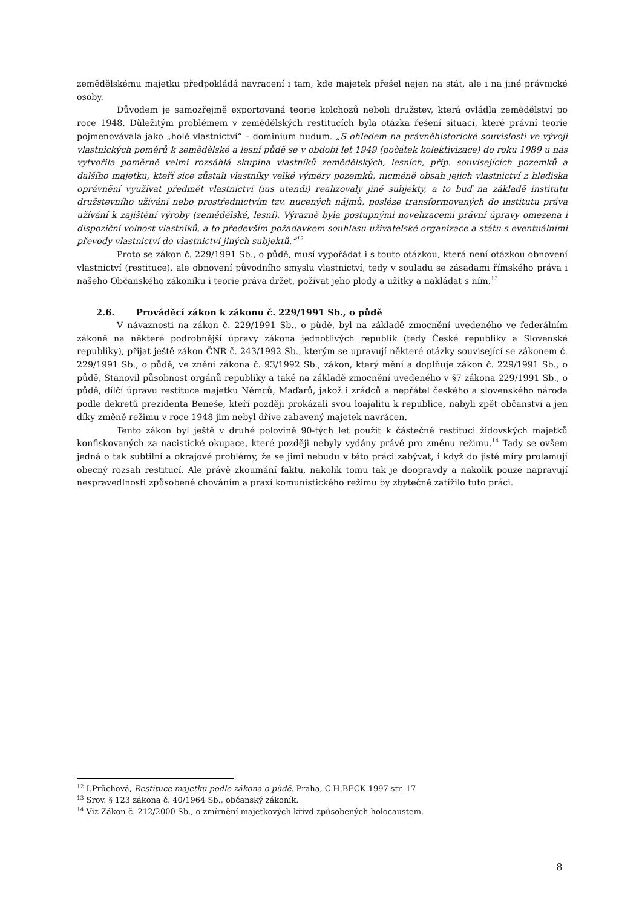zemědělskému majetku předpokládá navracení i tam, kde majetek přešel nejen na stát, ale i na jiné právnické osoby.
Důvodem je samozřejmě exportovaná teorie kolchozů neboli družstev, která ovládla zemědělství po roce 1948. Důležitým problémem v zemědělských restitucích byla otázka řešení situací, které právní teorie pojmenovávala jako „holé vlastnictví“ – dominium nudum. „S ohledem na právněhistorické souvislosti ve vývoji vlastnických poměrů k zemědělské a lesní půdě se v období let 1949 (počátek kolektivizace) do roku 1989 u nás vytvořila poměrně velmi rozsáhlá skupina vlastníků zemědělských, lesních, příp. souvisejících pozemků a dalšího majetku, kteří sice zůstali vlastníky velké výměry pozemků, nicméně obsah jejich vlastnictví z hlediska oprávnění využívat předmět vlastnictví (ius utendi) realizovaly jiné subjekty, a to buď na základě institutu družstevního užívání nebo prostřednictvím tzv. nucených nájmů, posléze transformovaných do institutu práva užívání k zajištění výroby (zemědělské, lesní). Výrazně byla postupnými novelizacemi právní úpravy omezena i dispoziční volnost vlastníků, a to především požadavkem souhlasu uživatelské organizace a státu s eventuálními převody vlastnictví do vlastnictví jiných subjektů.“<sup>12</sup>
Proto se zákon č. 229/1991 Sb., o půdě, musí vypořádat i s touto otázkou, která není otázkou obnovení vlastnictví (restituce), ale obnovení původního smyslu vlastnictví, tedy v souladu se zásadami římského práva i našeho Občanského zákoníku i teorie práva držet, požívat jeho plody a užitky a nakládat s ním.<sup>13</sup>
2.6. Prováděcí zákon k zákonu č. 229/1991 Sb., o půdě
V návaznosti na zákon č. 229/1991 Sb., o půdě, byl na základě zmocnění uvedeného ve federálním zákoně na některé podrobnější úpravy zákona jednotlivých republik (tedy České republiky a Slovenské republiky), přijat ještě zákon ČNR č. 243/1992 Sb., kterým se upravují některé otázky související se zákonem č. 229/1991 Sb., o půdě, ve znění zákona č. 93/1992 Sb., zákon, který mění a doplňuje zákon č. 229/1991 Sb., o půdě, Stanovil působnost orgánů republiky a také na základě zmocnění uvedeného v §7 zákona 229/1991 Sb., o půdě, dílčí úpravu restituce majetku Němců, Maďarů, jakož i zrádců a nepřátel českého a slovenského národa podle dekretů prezidenta Beneše, kteří později prokázali svou loajalitu k republice, nabyli zpět občanství a jen díky změně režimu v roce 1948 jim nebyl dříve zabavený majetek navrácen.
Tento zákon byl ještě v druhé polovině 90-tých let použit k částečné restituci židovských majetků konfiskovaných za nacistické okupace, které později nebyly vydány právě pro změnu režimu.<sup>14</sup> Tady se ovšem jedná o tak subtilní a okrajové problémy, že se jimi nebudu v této práci zabývat, i když do jisté míry prolamují obecný rozsah restitucí. Ale právě zkoumání faktu, nakolik tomu tak je doopravdy a nakolik pouze napravují nespravedlnosti způsobené chováním a praxí komunistického režimu by zbytečně zatížilo tuto práci.
<sup>12</sup> I.Průchová, Restituce majetku podle zákona o půdě. Praha, C.H.BECK 1997 str. 17
<sup>13</sup> Srov. § 123 zákona č. 40/1964 Sb., občanský zákoník.
<sup>14</sup> Viz Zákon č. 212/2000 Sb., o zmírnění majetkových křivd způsobených holocaustem.
8